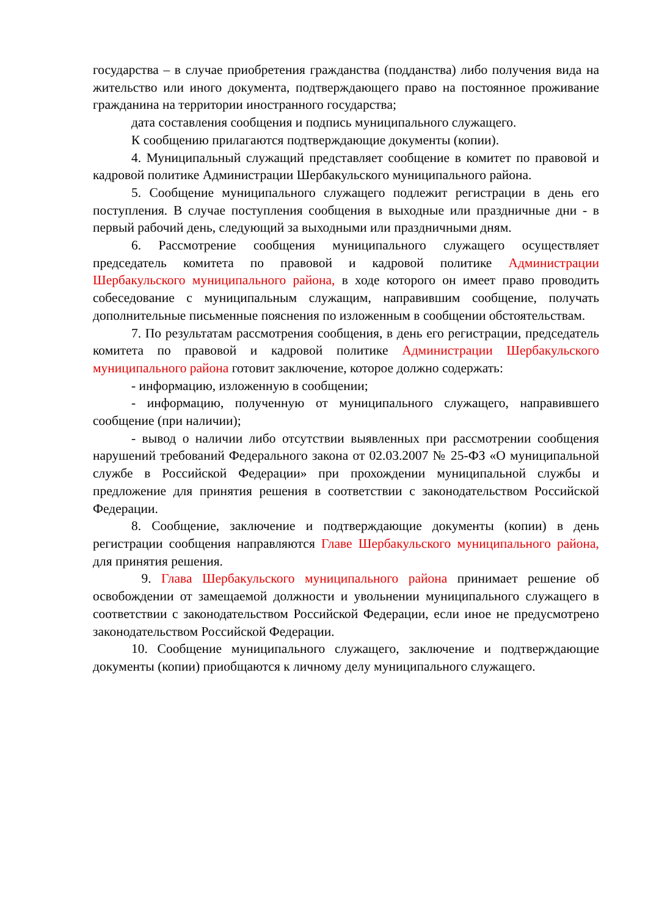государства – в случае приобретения гражданства (подданства) либо получения вида на жительство или иного документа, подтверждающего право на постоянное проживание гражданина на территории иностранного государства;
дата составления сообщения и подпись муниципального служащего.
К сообщению прилагаются подтверждающие документы (копии).
4. Муниципальный служащий представляет сообщение в комитет по правовой и кадровой политике Администрации Шербакульского муниципального района.
5. Сообщение муниципального служащего подлежит регистрации в день его поступления. В случае поступления сообщения в выходные или праздничные дни - в первый рабочий день, следующий за выходными или праздничными дням.
6. Рассмотрение сообщения муниципального служащего осуществляет председатель комитета по правовой и кадровой политике Администрации Шербакульского муниципального района, в ходе которого он имеет право проводить собеседование с муниципальным служащим, направившим сообщение, получать дополнительные письменные пояснения по изложенным в сообщении обстоятельствам.
7. По результатам рассмотрения сообщения, в день его регистрации, председатель комитета по правовой и кадровой политике Администрации Шербакульского муниципального района готовит заключение, которое должно содержать:
- информацию, изложенную в сообщении;
- информацию, полученную от муниципального служащего, направившего сообщение (при наличии);
- вывод о наличии либо отсутствии выявленных при рассмотрении сообщения нарушений требований Федерального закона от 02.03.2007 № 25-ФЗ «О муниципальной службе в Российской Федерации» при прохождении муниципальной службы и предложение для принятия решения в соответствии с законодательством Российской Федерации.
8. Сообщение, заключение и подтверждающие документы (копии) в день регистрации сообщения направляются Главе Шербакульского муниципального района, для принятия решения.
9. Глава Шербакульского муниципального района принимает решение об освобождении от замещаемой должности и увольнении муниципального служащего в соответствии с законодательством Российской Федерации, если иное не предусмотрено законодательством Российской Федерации.
10. Сообщение муниципального служащего, заключение и подтверждающие документы (копии) приобщаются к личному делу муниципального служащего.